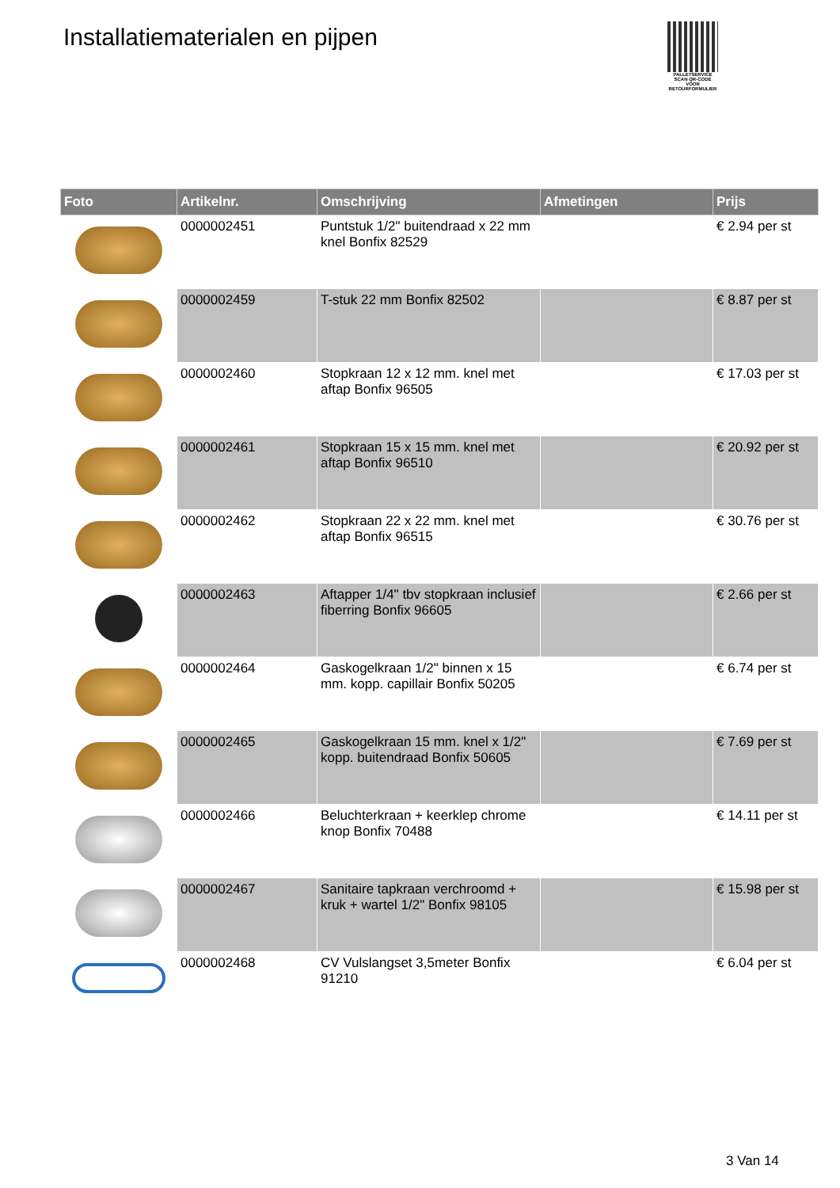Installatiematerialen en pijpen
PALLETSERVICE
SCAN QR-CODE VOOR RETOURFORMULIER
| Foto | Artikelnr. | Omschrijving | Afmetingen | Prijs |
| --- | --- | --- | --- | --- |
| | 0000002451 | Puntstuk 1/2" buitendraad x 22 mm knel Bonfix 82529 | | € 2.94 per st |
| | 0000002459 | T-stuk 22 mm Bonfix 82502 | | € 8.87 per st |
| | 0000002460 | Stopkraan 12 x 12 mm. knel met aftap Bonfix 96505 | | € 17.03 per st |
| | 0000002461 | Stopkraan 15 x 15 mm. knel met aftap Bonfix 96510 | | € 20.92 per st |
| | 0000002462 | Stopkraan 22 x 22 mm. knel met aftap Bonfix 96515 | | € 30.76 per st |
| | 0000002463 | Aftapper 1/4" tbv stopkraan inclusief fiberring Bonfix 96605 | | € 2.66 per st |
| | 0000002464 | Gaskogelkraan 1/2" binnen x 15 mm. kopp. capillair Bonfix 50205 | | € 6.74 per st |
| | 0000002465 | Gaskogelkraan 15 mm. knel x 1/2" kopp. buitendraad Bonfix 50605 | | € 7.69 per st |
| | 0000002466 | Beluchterkraan + keerklep chrome knop Bonfix 70488 | | € 14.11 per st |
| | 0000002467 | Sanitaire tapkraan verchroomd + kruk + wartel 1/2" Bonfix 98105 | | € 15.98 per st |
| | 0000002468 | CV Vulslangset 3,5meter Bonfix 91210 | | € 6.04 per st |
3 Van 14